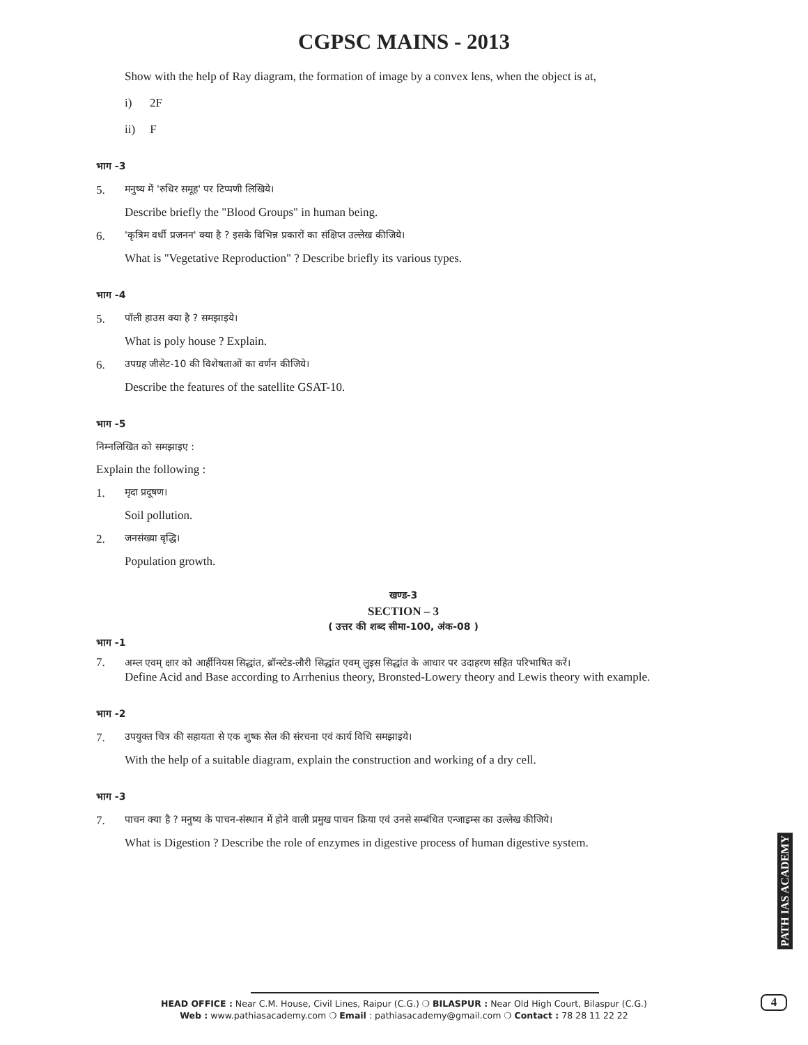CGPSC MAINS - 2013
Show with the help of Ray diagram, the formation of image by a convex lens, when the object is at,
i) 2F
ii) F
भाग -3
5. मनुष्य में 'रुधिर समूह' पर टिप्पणी लिखिये।
Describe briefly the "Blood Groups" in human being.
6. 'कृत्रिम वर्धी प्रजनन' क्या है ? इसके विभिन्न प्रकारों का संक्षिप्त उल्लेख कीजिये।
What is "Vegetative Reproduction" ? Describe briefly its various types.
भाग -4
5. पॉली हाउस क्या है ? समझाइये।
What is poly house ? Explain.
6. उपग्रह जीसेट-10 की विशेषताओं का वर्णन कीजिये।
Describe the features of the satellite GSAT-10.
भाग -5
निम्नलिखित को समझाइए :
Explain the following :
1. मृदा प्रदूषण।
Soil pollution.
2. जनसंख्या वृद्धि।
Population growth.
खण्ड-3
SECTION – 3
( उत्तर की शब्द सीमा-100, अंक-08 )
भाग -1
7. अम्ल एवम् क्षार को आर्हीनियस सिद्धांत, ब्रॉन्स्टेड-लौरी सिद्धांत एवम् लुइस सिद्धांत के आधार पर उदाहरण सहित परिभाषित करें।
Define Acid and Base according to Arrhenius theory, Bronsted-Lowery theory and Lewis theory with example.
भाग -2
7. उपयुक्त चित्र की सहायता से एक शुष्क सेल की संरचना एवं कार्य विधि समझाइये।
With the help of a suitable diagram, explain the construction and working of a dry cell.
भाग -3
7. पाचन क्या है ? मनुष्य के पाचन-संस्थान में होने वाली प्रमुख पाचन क्रिया एवं उनसे सम्बंधित एन्जाइम्स का उल्लेख कीजिये।
What is Digestion ? Describe the role of enzymes in digestive process of human digestive system.
PATH IAS ACADEMY
4
HEAD OFFICE : Near C.M. House, Civil Lines, Raipur (C.G.) ❍ BILASPUR : Near Old High Court, Bilaspur (C.G.)
Web : www.pathiasacademy.com ❍ Email : pathiasacademy@gmail.com ❍ Contact : 78 28 11 22 22